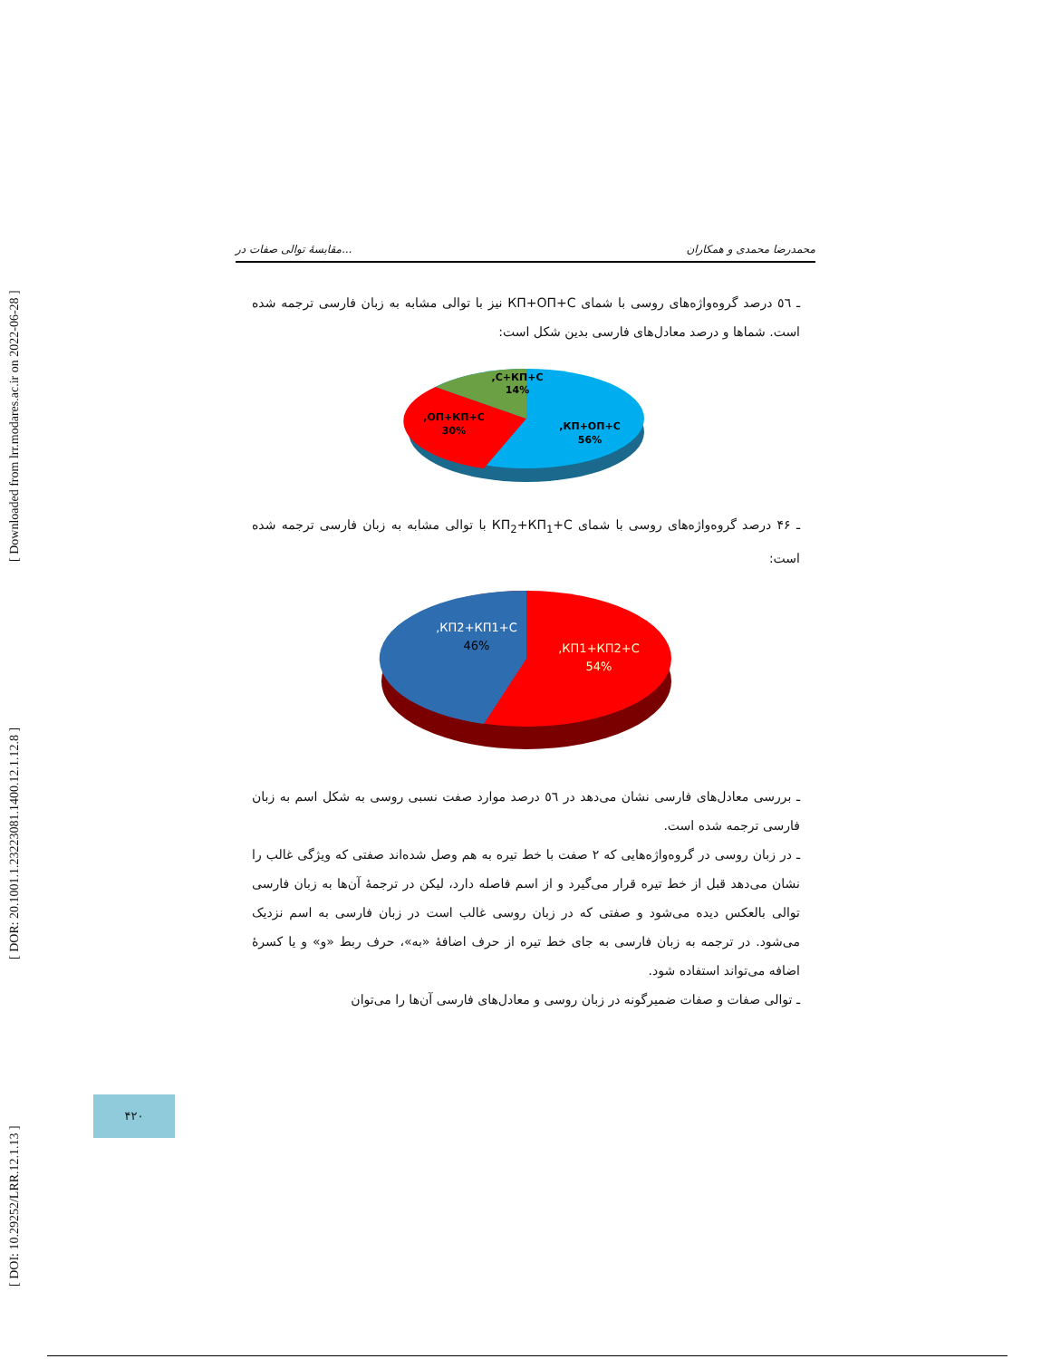[ DOI: 10.29252/LRR.12.1.13 ] [ DOR: 20.1001.1.23223081.1400.12.1.12.8 ] [ Downloaded from lrr.modares.ac.ir on 2022-06-28 ]
مقایسهٔ توالی صفات در... محمدرضا محمدی و همکاران
ـ ٥٦ درصد گروه‌واژه‌های روسی با شمای КП+ОП+С نیز با توالی مشابه به زبان فارسی ترجمه شده است. شماها و درصد معادل‌های فارسی بدین شکل است:
C+КП+C,
14%
ОП+КП+С,
30%
КП+ОП+С,
56%
ـ ۴۶ درصد گروه‌واژه‌های روسی با شمای КП<sub>2</sub>+КП<sub>1</sub>+С با توالی مشابه به زبان فارسی ترجمه شده است:
КП2+КП1+С,
46%
КП1+КП2+С,
54%
ـ بررسی معادل‌های فارسی نشان می‌دهد در ٥٦ درصد موارد صفت نسبی روسی به شکل اسم به زبان فارسی ترجمه شده است.
ـ در زبان روسی در گروه‌واژه‌هایی که ۲ صفت با خط تیره به هم وصل شده‌اند صفتی که ویژگی غالب را نشان می‌دهد قبل از خط تیره قرار می‌گیرد و از اسم فاصله دارد، لیکن در ترجمهٔ آن‌ها به زبان فارسی توالی بالعکس دیده می‌شود و صفتی که در زبان روسی غالب است در زبان فارسی به اسم نزدیک می‌شود. در ترجمه به زبان فارسی به جای خط تیره از حرف اضافهٔ «به»، حرف ربط «و» و یا کسرهٔ اضافه می‌تواند استفاده شود.
ـ توالی صفات و صفات ضمیرگونه در زبان روسی و معادل‌های فارسی آن‌ها را می‌توان
۴۲۰